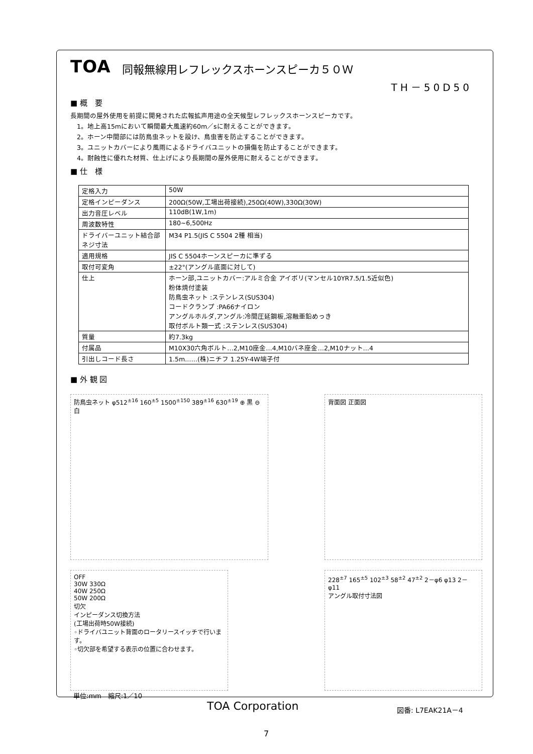TOA 同報無線用レフレックスホーンスピーカ５０Ｗ
TH－50D50
■ 概　要
長期間の屋外使用を前提に開発された広報拡声用途の全天候型レフレックスホーンスピーカです。
　1。地上高15mにおいて瞬間最大風速約60m／sに耐えることができます。
　2。ホーン中間部には防鳥虫ネットを設け、鳥虫害を防止することができます。
　3。ユニットカバーにより風雨によるドライバユニットの損傷を防止することができます。
　4。耐蝕性に優れた材質、仕上げにより長期間の屋外使用に耐えることができます。
■ 仕　様
| 定格入力 | 50W |
| 定格インピーダンス | 200Ω(50W,工場出荷接続),250Ω(40W),330Ω(30W) |
| 出力音圧レベル | 110dB(1W,1m) |
| 周波数特性 | 180~6,500Hz |
| ドライバーユニット結合部ネジ寸法 | M34 P1.5(JIS C 5504 2種 相当) |
| 適用規格 | JIS C 5504ホーンスピーカに準ずる |
| 取付可変角 | ±22°(アングル底面に対して) |
| 仕上 | ホーン部,ユニットカバー:アルミ合金 アイボリ(マンセル10YR7.5/1.5近似色) 粉体焼付塗装 防鳥虫ネット :ステンレス(SUS304) コードクランプ :PA66ナイロン アングルホルダ,アングル:冷間圧延鋼板,溶融亜鉛めっき 取付ボルト類一式 :ステンレス(SUS304) |
| 質量 | 約7.3kg |
| 付属品 | M10X30六角ボルト…2,M10座金…4,M10バネ座金…2,M10ナット…4 |
| 引出しコード長さ | 1.5m……(株)ニチフ 1.25Y-4W端子付 |
■ 外 観 図
防鳥虫ネット φ512<sup>±16</sup> 160<sup>±5</sup> 1500<sup>±150</sup> 389<sup>±16</sup> 630<sup>±19</sup> ⊕ 黒 ⊖ 白
背面図 正面図
OFF
30W 330Ω
40W 250Ω
50W 200Ω
切欠
インピーダンス切換方法
(工場出荷時50W接続)
◦ドライバユニット背面のロータリースイッチで行います。
◦切欠部を希望する表示の位置に合わせます。
228<sup>±7</sup> 165<sup>±5</sup> 102<sup>±3</sup> 58<sup>±2</sup> 47<sup>±2</sup> 2－φ6 φ13 2－φ11
アングル取付寸法図
単位:mm　縮尺:1／10
TOA Corporation 図番: L7EAK21A－4
7